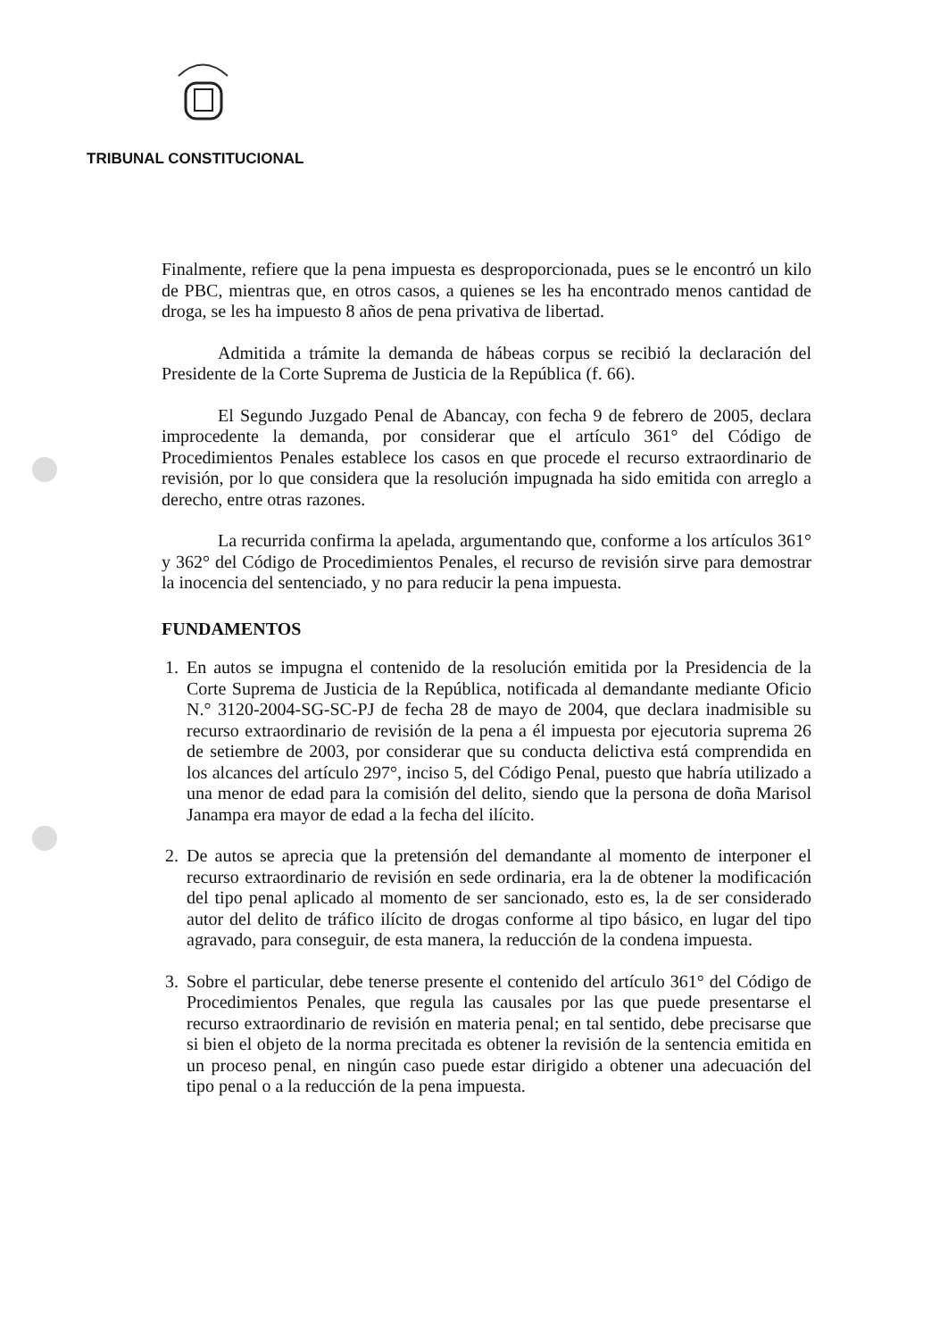TRIBUNAL CONSTITUCIONAL
Finalmente, refiere que la pena impuesta es desproporcionada, pues se le encontró un kilo de PBC, mientras que, en otros casos, a quienes se les ha encontrado menos cantidad de droga, se les ha impuesto 8 años de pena privativa de libertad.
Admitida a trámite la demanda de hábeas corpus se recibió la declaración del Presidente de la Corte Suprema de Justicia de la República (f. 66).
El Segundo Juzgado Penal de Abancay, con fecha 9 de febrero de 2005, declara improcedente la demanda, por considerar que el artículo 361° del Código de Procedimientos Penales establece los casos en que procede el recurso extraordinario de revisión, por lo que considera que la resolución impugnada ha sido emitida con arreglo a derecho, entre otras razones.
La recurrida confirma la apelada, argumentando que, conforme a los artículos 361° y 362° del Código de Procedimientos Penales, el recurso de revisión sirve para demostrar la inocencia del sentenciado, y no para reducir la pena impuesta.
FUNDAMENTOS
1. En autos se impugna el contenido de la resolución emitida por la Presidencia de la Corte Suprema de Justicia de la República, notificada al demandante mediante Oficio N.° 3120-2004-SG-SC-PJ de fecha 28 de mayo de 2004, que declara inadmisible su recurso extraordinario de revisión de la pena a él impuesta por ejecutoria suprema 26 de setiembre de 2003, por considerar que su conducta delictiva está comprendida en los alcances del artículo 297°, inciso 5, del Código Penal, puesto que habría utilizado a una menor de edad para la comisión del delito, siendo que la persona de doña Marisol Janampa era mayor de edad a la fecha del ilícito.
2. De autos se aprecia que la pretensión del demandante al momento de interponer el recurso extraordinario de revisión en sede ordinaria, era la de obtener la modificación del tipo penal aplicado al momento de ser sancionado, esto es, la de ser considerado autor del delito de tráfico ilícito de drogas conforme al tipo básico, en lugar del tipo agravado, para conseguir, de esta manera, la reducción de la condena impuesta.
3. Sobre el particular, debe tenerse presente el contenido del artículo 361° del Código de Procedimientos Penales, que regula las causales por las que puede presentarse el recurso extraordinario de revisión en materia penal; en tal sentido, debe precisarse que si bien el objeto de la norma precitada es obtener la revisión de la sentencia emitida en un proceso penal, en ningún caso puede estar dirigido a obtener una adecuación del tipo penal o a la reducción de la pena impuesta.